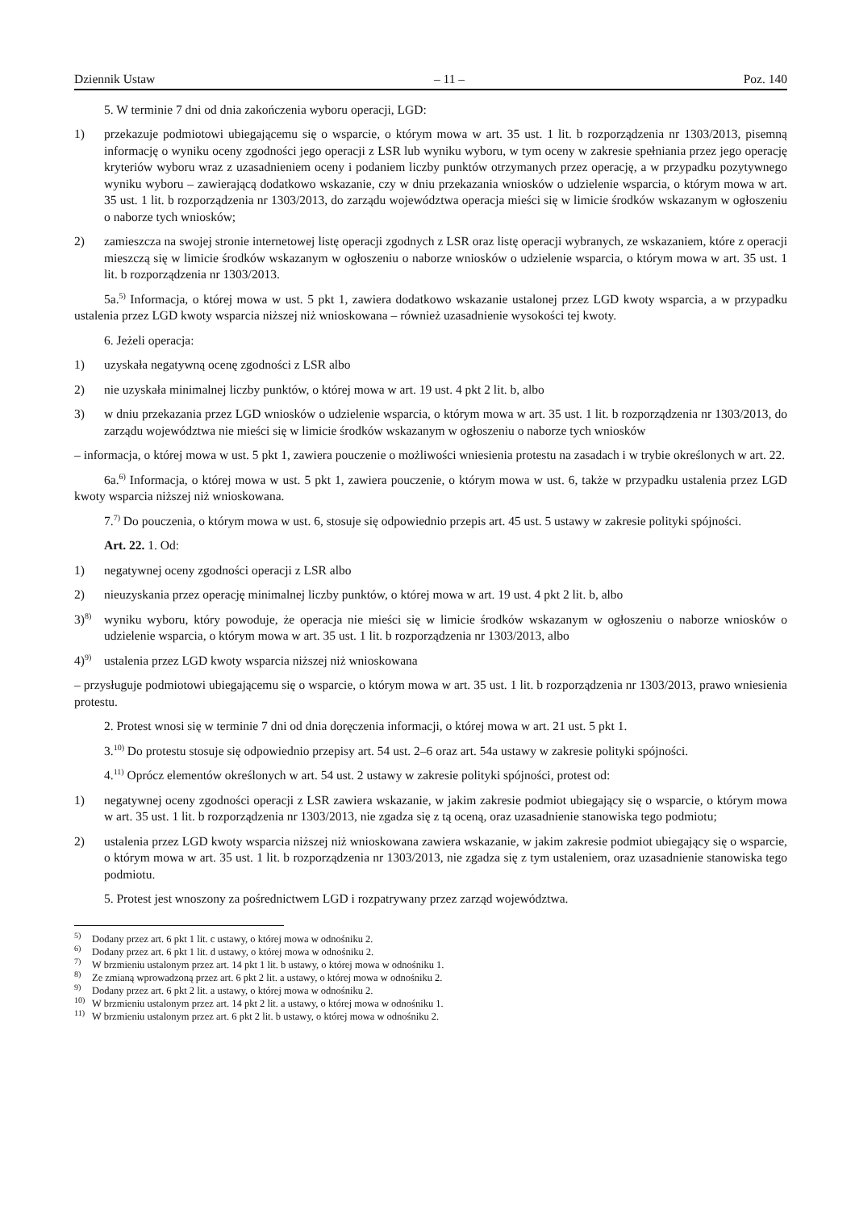Dziennik Ustaw – 11 – Poz. 140
5. W terminie 7 dni od dnia zakończenia wyboru operacji, LGD:
1) przekazuje podmiotowi ubiegającemu się o wsparcie, o którym mowa w art. 35 ust. 1 lit. b rozporządzenia nr 1303/2013, pisemną informację o wyniku oceny zgodności jego operacji z LSR lub wyniku wyboru, w tym oceny w zakresie spełniania przez jego operację kryteriów wyboru wraz z uzasadnieniem oceny i podaniem liczby punktów otrzymanych przez operację, a w przypadku pozytywnego wyniku wyboru – zawierającą dodatkowo wskazanie, czy w dniu przekazania wniosków o udzielenie wsparcia, o którym mowa w art. 35 ust. 1 lit. b rozporządzenia nr 1303/2013, do zarządu województwa operacja mieści się w limicie środków wskazanym w ogłoszeniu o naborze tych wniosków;
2) zamieszcza na swojej stronie internetowej listę operacji zgodnych z LSR oraz listę operacji wybranych, ze wskazaniem, które z operacji mieszczą się w limicie środków wskazanym w ogłoszeniu o naborze wniosków o udzielenie wsparcia, o którym mowa w art. 35 ust. 1 lit. b rozporządzenia nr 1303/2013.
5a.<sup>5)</sup> Informacja, o której mowa w ust. 5 pkt 1, zawiera dodatkowo wskazanie ustalonej przez LGD kwoty wsparcia, a w przypadku ustalenia przez LGD kwoty wsparcia niższej niż wnioskowana – również uzasadnienie wysokości tej kwoty.
6. Jeżeli operacja:
1) uzyskała negatywną ocenę zgodności z LSR albo
2) nie uzyskała minimalnej liczby punktów, o której mowa w art. 19 ust. 4 pkt 2 lit. b, albo
3) w dniu przekazania przez LGD wniosków o udzielenie wsparcia, o którym mowa w art. 35 ust. 1 lit. b rozporządzenia nr 1303/2013, do zarządu województwa nie mieści się w limicie środków wskazanym w ogłoszeniu o naborze tych wniosków
– informacja, o której mowa w ust. 5 pkt 1, zawiera pouczenie o możliwości wniesienia protestu na zasadach i w trybie określonych w art. 22.
6a.<sup>6)</sup> Informacja, o której mowa w ust. 5 pkt 1, zawiera pouczenie, o którym mowa w ust. 6, także w przypadku ustalenia przez LGD kwoty wsparcia niższej niż wnioskowana.
7.<sup>7)</sup> Do pouczenia, o którym mowa w ust. 6, stosuje się odpowiednio przepis art. 45 ust. 5 ustawy w zakresie polityki spójności.
Art. 22. 1. Od:
1) negatywnej oceny zgodności operacji z LSR albo
2) nieuzyskania przez operację minimalnej liczby punktów, o której mowa w art. 19 ust. 4 pkt 2 lit. b, albo
3)<sup>8)</sup> wyniku wyboru, który powoduje, że operacja nie mieści się w limicie środków wskazanym w ogłoszeniu o naborze wniosków o udzielenie wsparcia, o którym mowa w art. 35 ust. 1 lit. b rozporządzenia nr 1303/2013, albo
4)<sup>9)</sup> ustalenia przez LGD kwoty wsparcia niższej niż wnioskowana
– przysługuje podmiotowi ubiegającemu się o wsparcie, o którym mowa w art. 35 ust. 1 lit. b rozporządzenia nr 1303/2013, prawo wniesienia protestu.
2. Protest wnosi się w terminie 7 dni od dnia doręczenia informacji, o której mowa w art. 21 ust. 5 pkt 1.
3.<sup>10)</sup> Do protestu stosuje się odpowiednio przepisy art. 54 ust. 2–6 oraz art. 54a ustawy w zakresie polityki spójności.
4.<sup>11)</sup> Oprócz elementów określonych w art. 54 ust. 2 ustawy w zakresie polityki spójności, protest od:
1) negatywnej oceny zgodności operacji z LSR zawiera wskazanie, w jakim zakresie podmiot ubiegający się o wsparcie, o którym mowa w art. 35 ust. 1 lit. b rozporządzenia nr 1303/2013, nie zgadza się z tą oceną, oraz uzasadnienie stanowiska tego podmiotu;
2) ustalenia przez LGD kwoty wsparcia niższej niż wnioskowana zawiera wskazanie, w jakim zakresie podmiot ubiegający się o wsparcie, o którym mowa w art. 35 ust. 1 lit. b rozporządzenia nr 1303/2013, nie zgadza się z tym ustaleniem, oraz uzasadnienie stanowiska tego podmiotu.
5. Protest jest wnoszony za pośrednictwem LGD i rozpatrywany przez zarząd województwa.
<sup>5)</sup> Dodany przez art. 6 pkt 1 lit. c ustawy, o której mowa w odnośniku 2.
<sup>6)</sup> Dodany przez art. 6 pkt 1 lit. d ustawy, o której mowa w odnośniku 2.
<sup>7)</sup> W brzmieniu ustalonym przez art. 14 pkt 1 lit. b ustawy, o której mowa w odnośniku 1.
<sup>8)</sup> Ze zmianą wprowadzoną przez art. 6 pkt 2 lit. a ustawy, o której mowa w odnośniku 2.
<sup>9)</sup> Dodany przez art. 6 pkt 2 lit. a ustawy, o której mowa w odnośniku 2.
<sup>10)</sup> W brzmieniu ustalonym przez art. 14 pkt 2 lit. a ustawy, o której mowa w odnośniku 1.
<sup>11)</sup> W brzmieniu ustalonym przez art. 6 pkt 2 lit. b ustawy, o której mowa w odnośniku 2.